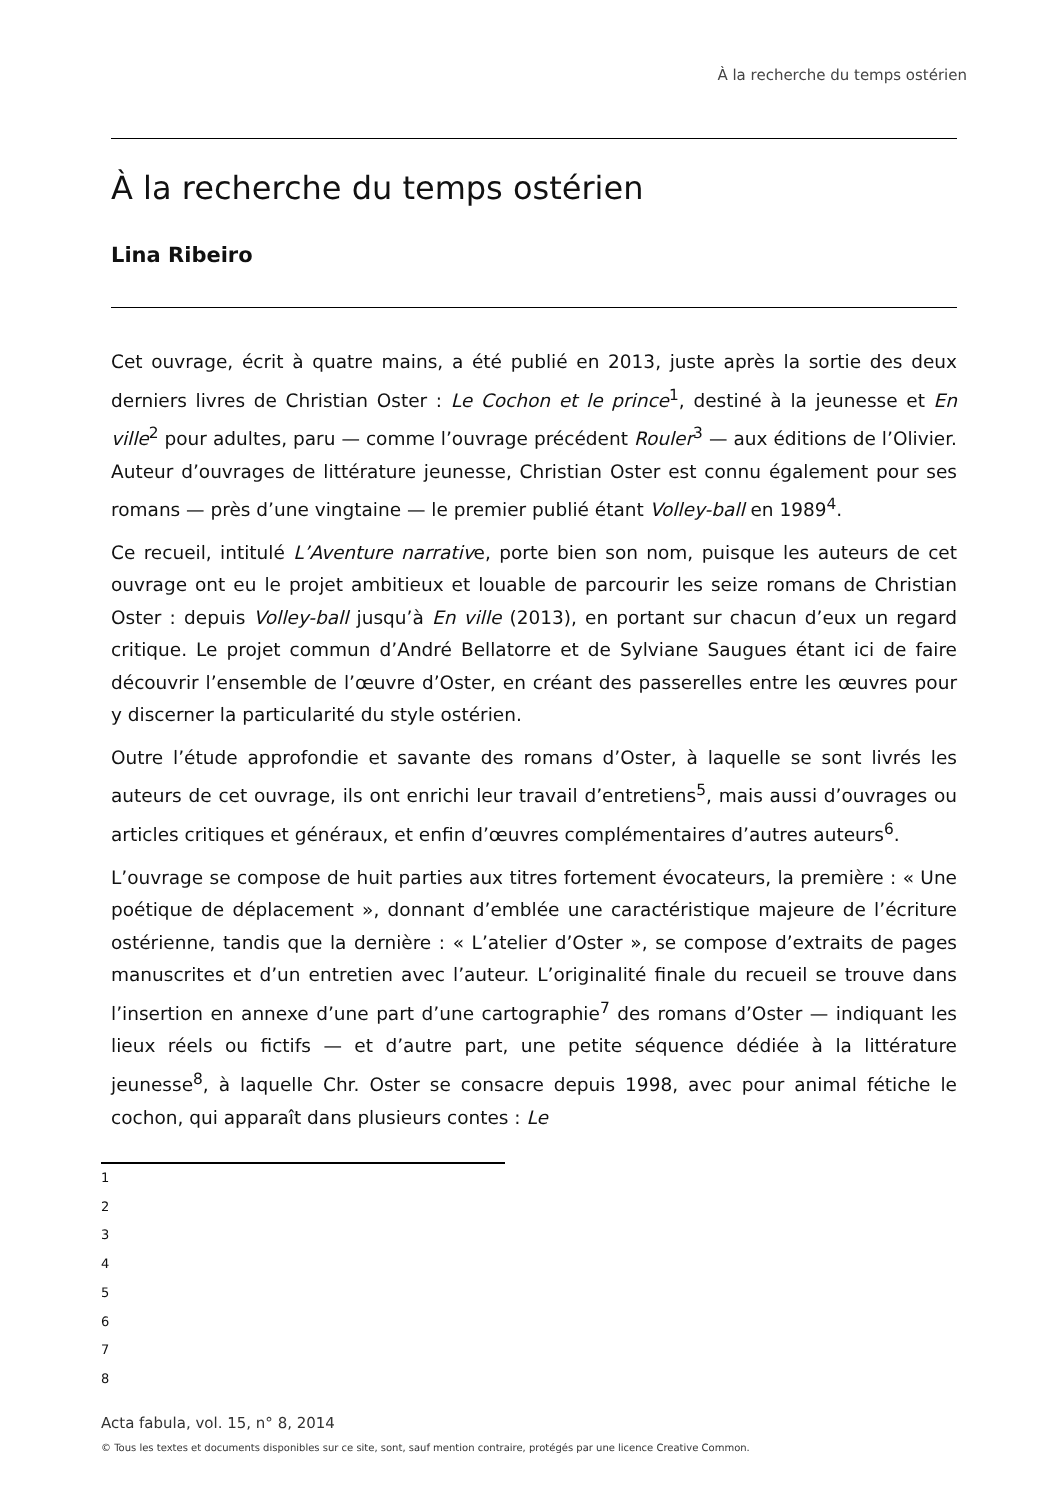À la recherche du temps ostérien
À la recherche du temps ostérien
Lina Ribeiro
Cet ouvrage, écrit à quatre mains, a été publié en 2013, juste après la sortie des deux derniers livres de Christian Oster : Le Cochon et le prince<sup>1</sup>, destiné à la jeunesse et En ville<sup>2</sup> pour adultes, paru — comme l’ouvrage précédent Rouler<sup>3</sup> — aux éditions de l’Olivier. Auteur d’ouvrages de littérature jeunesse, Christian Oster est connu également pour ses romans — près d’une vingtaine — le premier publié étant Volley-ball en 1989<sup>4</sup>.
Ce recueil, intitulé L’Aventure narrative, porte bien son nom, puisque les auteurs de cet ouvrage ont eu le projet ambitieux et louable de parcourir les seize romans de Christian Oster : depuis Volley-ball jusqu’à En ville (2013), en portant sur chacun d’eux un regard critique. Le projet commun d’André Bellatorre et de Sylviane Saugues étant ici de faire découvrir l’ensemble de l’œuvre d’Oster, en créant des passerelles entre les œuvres pour y discerner la particularité du style ostérien.
Outre l’étude approfondie et savante des romans d’Oster, à laquelle se sont livrés les auteurs de cet ouvrage, ils ont enrichi leur travail d’entretiens<sup>5</sup>, mais aussi d’ouvrages ou articles critiques et généraux, et enfin d’œuvres complémentaires d’autres auteurs<sup>6</sup>.
L’ouvrage se compose de huit parties aux titres fortement évocateurs, la première : « Une poétique de déplacement », donnant d’emblée une caractéristique majeure de l’écriture ostérienne, tandis que la dernière : « L’atelier d’Oster », se compose d’extraits de pages manuscrites et d’un entretien avec l’auteur. L’originalité finale du recueil se trouve dans l’insertion en annexe d’une part d’une cartographie<sup>7</sup> des romans d’Oster — indiquant les lieux réels ou fictifs — et d’autre part, une petite séquence dédiée à la littérature jeunesse<sup>8</sup>, à laquelle Chr. Oster se consacre depuis 1998, avec pour animal fétiche le cochon, qui apparaît dans plusieurs contes : Le
1
2
3
4
5
6
7
8
Acta fabula, vol. 15, n° 8, 2014
© Tous les textes et documents disponibles sur ce site, sont, sauf mention contraire, protégés par une licence Creative Common.